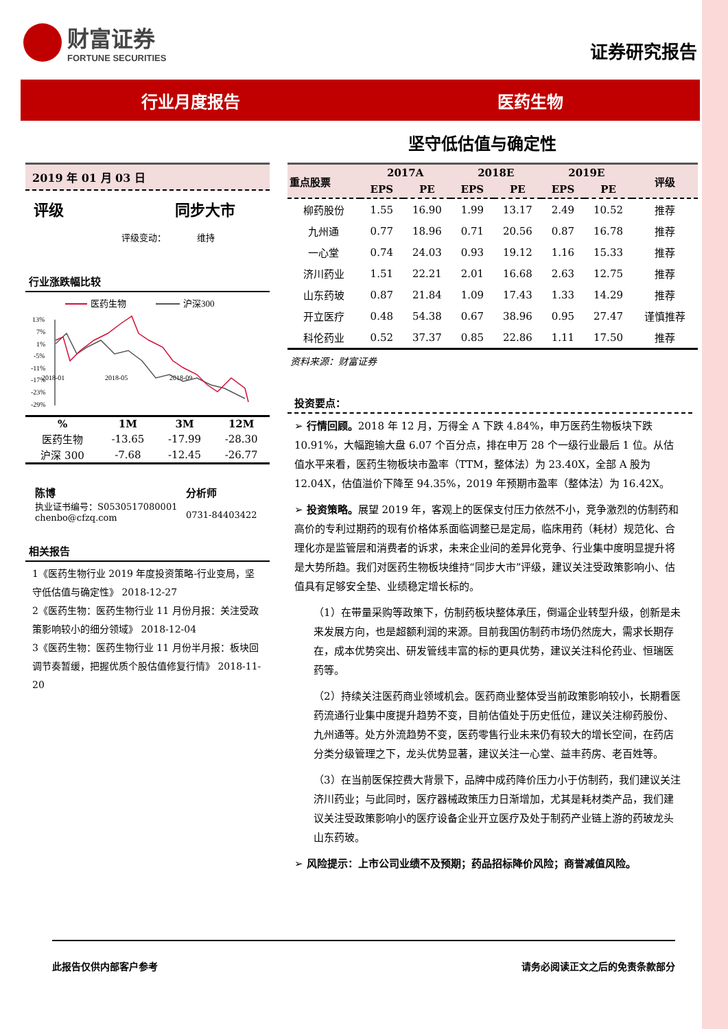财富证券
FORTUNE SECURITIES
证券研究报告
行业月度报告 医药生物
坚守低估值与确定性
2019 年 01 月 03 日
评级 同步大市
评级变动： 维持
行业涨跌幅比较
医药生物
沪深300
13%
7%
1%
-5%
-11%
-17%
-23%
-29%
2018-01
2018-05
2018-09
| % | 1M | 3M | 12M |
| --- | --- | --- | --- |
| 医药生物 | -13.65 | -17.99 | -28.30 |
| 沪深 300 | -7.68 | -12.45 | -26.77 |
陈博
执业证书编号：S0530517080001
chenbo@cfzq.com
分析师
0731-84403422
相关报告
1《医药生物行业 2019 年度投资策略-行业变局，坚守低估值与确定性》 2018-12-27
2《医药生物：医药生物行业 11 月份月报：关注受政策影响较小的细分领域》 2018-12-04
3《医药生物：医药生物行业 11 月份半月报：板块回调节奏暂缓，把握优质个股估值修复行情》 2018-11-20
| 重点股票 | 2017A | | 2018E | | 2019E | | 评级 |
| --- | --- | --- | --- | --- | --- | --- | --- |
| | EPS | PE | EPS | PE | EPS | PE | |
| 柳药股份 | 1.55 | 16.90 | 1.99 | 13.17 | 2.49 | 10.52 | 推荐 |
| 九州通 | 0.77 | 18.96 | 0.71 | 20.56 | 0.87 | 16.78 | 推荐 |
| 一心堂 | 0.74 | 24.03 | 0.93 | 19.12 | 1.16 | 15.33 | 推荐 |
| 济川药业 | 1.51 | 22.21 | 2.01 | 16.68 | 2.63 | 12.75 | 推荐 |
| 山东药玻 | 0.87 | 21.84 | 1.09 | 17.43 | 1.33 | 14.29 | 推荐 |
| 开立医疗 | 0.48 | 54.38 | 0.67 | 38.96 | 0.95 | 27.47 | 谨慎推荐 |
| 科伦药业 | 0.52 | 37.37 | 0.85 | 22.86 | 1.11 | 17.50 | 推荐 |
资料来源：财富证券
投资要点：
➢ 行情回顾。2018 年 12 月，万得全 A 下跌 4.84%，申万医药生物板块下跌 10.91%，大幅跑输大盘 6.07 个百分点，排在申万 28 个一级行业最后 1 位。从估值水平来看，医药生物板块市盈率（TTM，整体法）为 23.40X，全部 A 股为 12.04X，估值溢价下降至 94.35%，2019 年预期市盈率（整体法）为 16.42X。
➢ 投资策略。展望 2019 年，客观上的医保支付压力依然不小，竞争激烈的仿制药和高价的专利过期药的现有价格体系面临调整已是定局，临床用药（耗材）规范化、合理化亦是监管层和消费者的诉求，未来企业间的差异化竞争、行业集中度明显提升将是大势所趋。我们对医药生物板块维持“同步大市”评级，建议关注受政策影响小、估值具有足够安全垫、业绩稳定增长标的。
（1）在带量采购等政策下，仿制药板块整体承压，倒逼企业转型升级，创新是未来发展方向，也是超额利润的来源。目前我国仿制药市场仍然庞大，需求长期存在，成本优势突出、研发管线丰富的标的更具优势，建议关注科伦药业、恒瑞医药等。
（2）持续关注医药商业领域机会。医药商业整体受当前政策影响较小，长期看医药流通行业集中度提升趋势不变，目前估值处于历史低位，建议关注柳药股份、九州通等。处方外流趋势不变，医药零售行业未来仍有较大的增长空间，在药店分类分级管理之下，龙头优势显著，建议关注一心堂、益丰药房、老百姓等。
（3）在当前医保控费大背景下，品牌中成药降价压力小于仿制药，我们建议关注济川药业；与此同时，医疗器械政策压力日渐增加，尤其是耗材类产品，我们建议关注受政策影响小的医疗设备企业开立医疗及处于制药产业链上游的药玻龙头山东药玻。
➢ 风险提示：上市公司业绩不及预期；药品招标降价风险；商誉减值风险。
此报告仅供内部客户参考 请务必阅读正文之后的免责条款部分